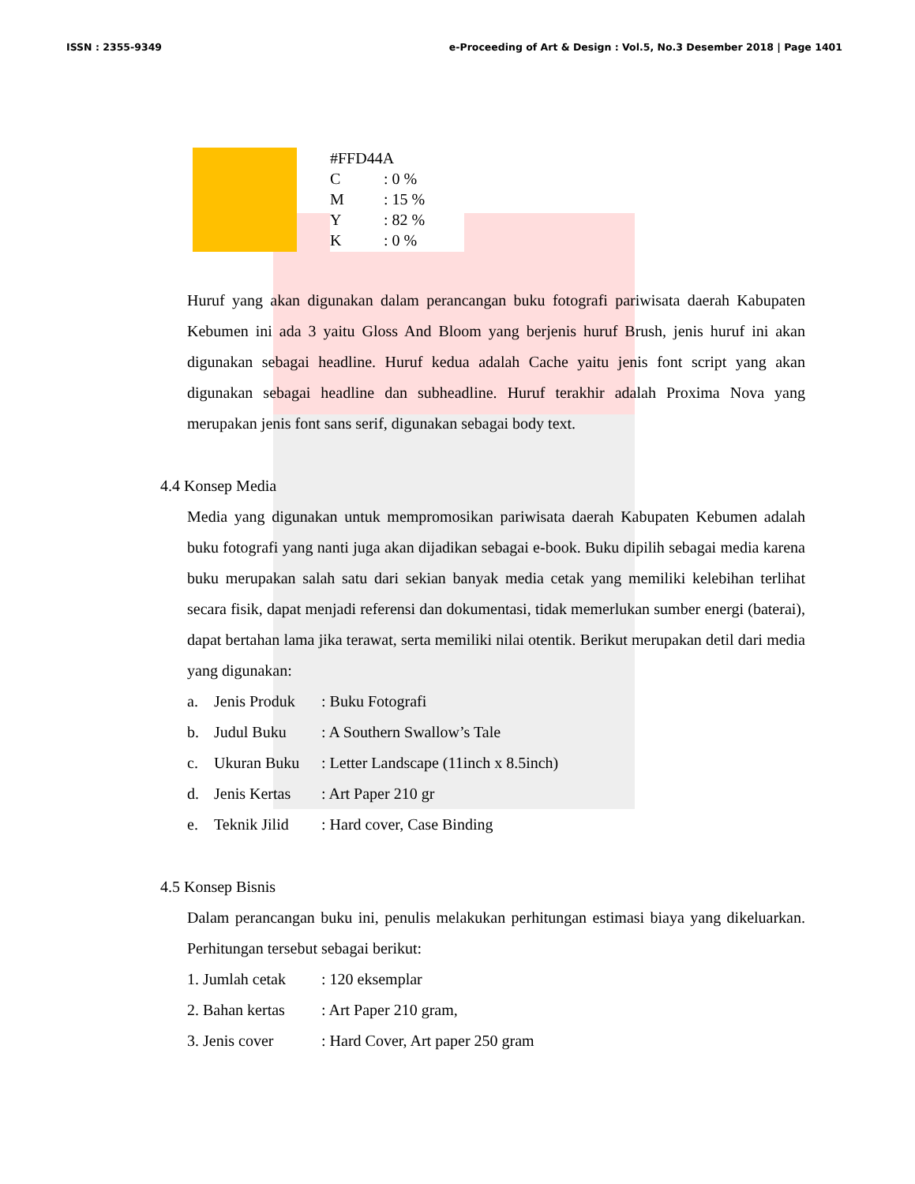ISSN : 2355-9349 e-Proceeding of Art & Design : Vol.5, No.3 Desember 2018 | Page 1401
#FFD44A
C: 0 %
M: 15 %
Y: 82 %
K: 0 %
Huruf yang akan digunakan dalam perancangan buku fotografi pariwisata daerah Kabupaten Kebumen ini ada 3 yaitu Gloss And Bloom yang berjenis huruf Brush, jenis huruf ini akan digunakan sebagai headline. Huruf kedua adalah Cache yaitu jenis font script yang akan digunakan sebagai headline dan subheadline. Huruf terakhir adalah Proxima Nova yang merupakan jenis font sans serif, digunakan sebagai body text.
4.4 Konsep Media
Media yang digunakan untuk mempromosikan pariwisata daerah Kabupaten Kebumen adalah buku fotografi yang nanti juga akan dijadikan sebagai e-book. Buku dipilih sebagai media karena buku merupakan salah satu dari sekian banyak media cetak yang memiliki kelebihan terlihat secara fisik, dapat menjadi referensi dan dokumentasi, tidak memerlukan sumber energi (baterai), dapat bertahan lama jika terawat, serta memiliki nilai otentik. Berikut merupakan detil dari media yang digunakan:
a. Jenis Produk: Buku Fotografi
b. Judul Buku: A Southern Swallow’s Tale
c. Ukuran Buku: Letter Landscape (11inch x 8.5inch)
d. Jenis Kertas: Art Paper 210 gr
e. Teknik Jilid: Hard cover, Case Binding
4.5 Konsep Bisnis
Dalam perancangan buku ini, penulis melakukan perhitungan estimasi biaya yang dikeluarkan. Perhitungan tersebut sebagai berikut:
1. Jumlah cetak: 120 eksemplar
2. Bahan kertas: Art Paper 210 gram,
3. Jenis cover: Hard Cover, Art paper 250 gram